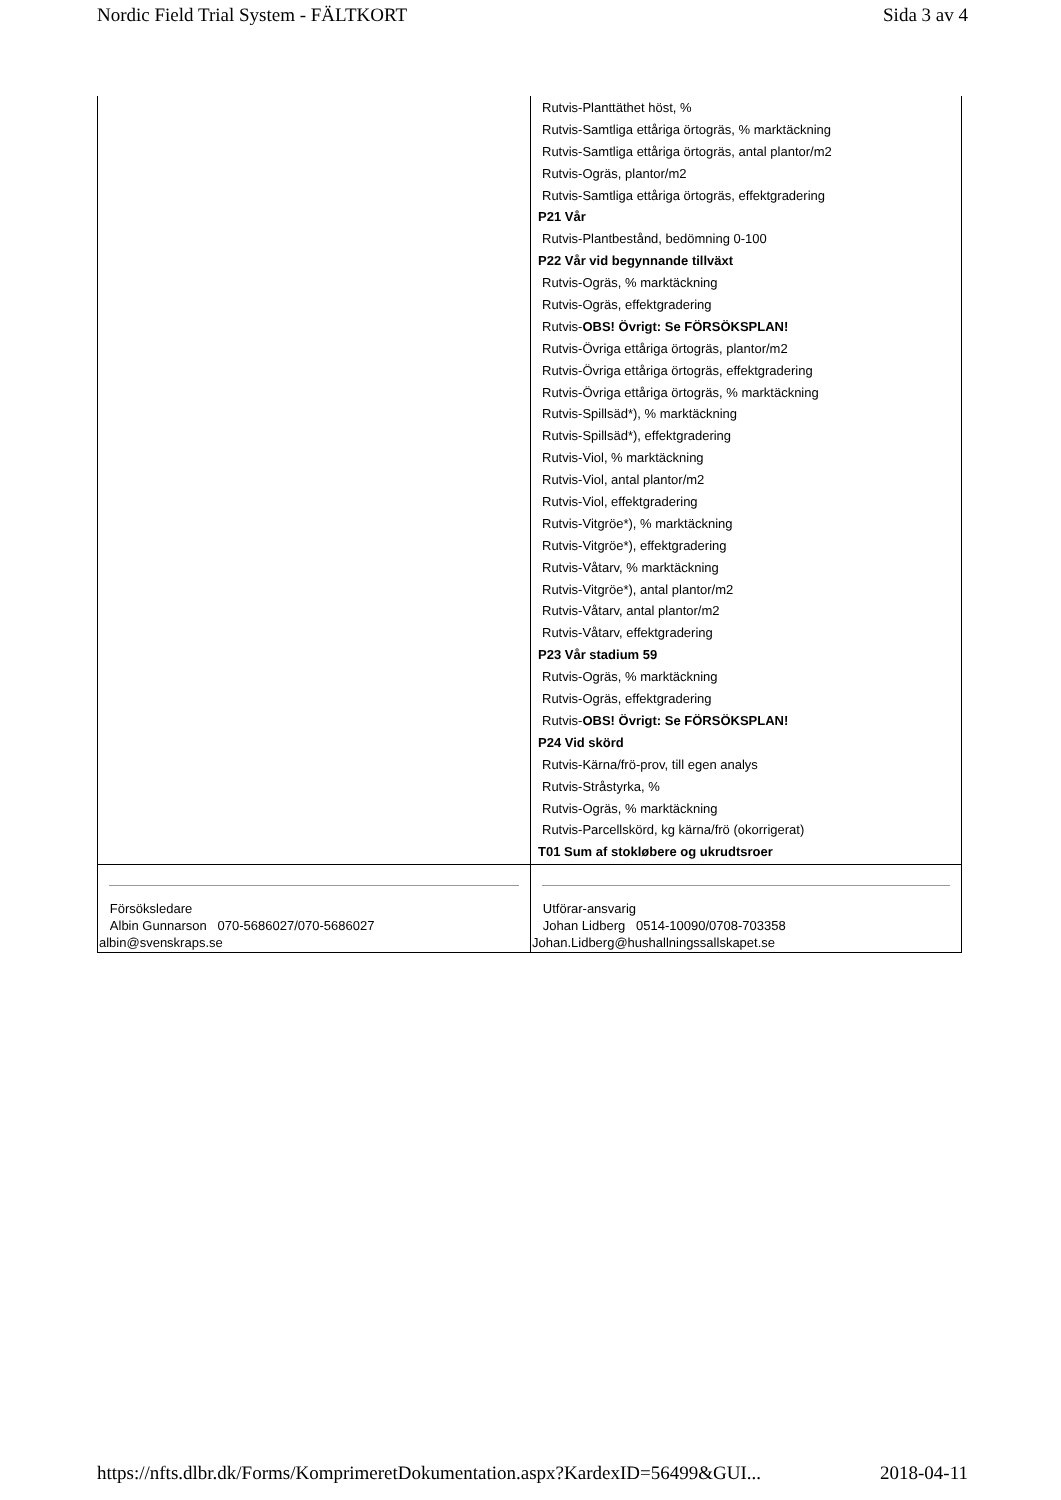Nordic Field Trial System - FÄLTKORT Sida 3 av 4
| | Rutvis-Planttäthet höst, % Rutvis-Samtliga ettåriga örtogräs, % marktäckning Rutvis-Samtliga ettåriga örtogräs, antal plantor/m2 Rutvis-Ogräs, plantor/m2 Rutvis-Samtliga ettåriga örtogräs, effektgradering P21 Vår Rutvis-Plantbestånd, bedömning 0-100 P22 Vår vid begynnande tillväxt Rutvis-Ogräs, % marktäckning Rutvis-Ogräs, effektgradering Rutvis- OBS! Övrigt: Se FÖRSÖKSPLAN! Rutvis-Övriga ettåriga örtogräs, plantor/m2 Rutvis-Övriga ettåriga örtogräs, effektgradering Rutvis-Övriga ettåriga örtogräs, % marktäckning Rutvis-Spillsäd*), % marktäckning Rutvis-Spillsäd*), effektgradering Rutvis-Viol, % marktäckning Rutvis-Viol, antal plantor/m2 Rutvis-Viol, effektgradering Rutvis-Vitgröe*), % marktäckning Rutvis-Vitgröe*), effektgradering Rutvis-Våtarv, % marktäckning Rutvis-Vitgröe*), antal plantor/m2 Rutvis-Våtarv, antal plantor/m2 Rutvis-Våtarv, effektgradering P23 Vår stadium 59 Rutvis-Ogräs, % marktäckning Rutvis-Ogräs, effektgradering Rutvis- OBS! Övrigt: Se FÖRSÖKSPLAN! P24 Vid skörd Rutvis-Kärna/frö-prov, till egen analys Rutvis-Stråstyrka, % Rutvis-Ogräs, % marktäckning Rutvis-Parcellskörd, kg kärna/frö (okorrigerat) T01 Sum af stokløbere og ukrudtsroer |
| Försöksledare Albin Gunnarson 070-5686027/070-5686027 albin@svenskraps.se | Utförar-ansvarig Johan Lidberg 0514-10090/0708-703358 Johan.Lidberg@hushallningssallskapet.se |
https://nfts.dlbr.dk/Forms/KomprimeretDokumentation.aspx?KardexID=56499&GUI... 2018-04-11